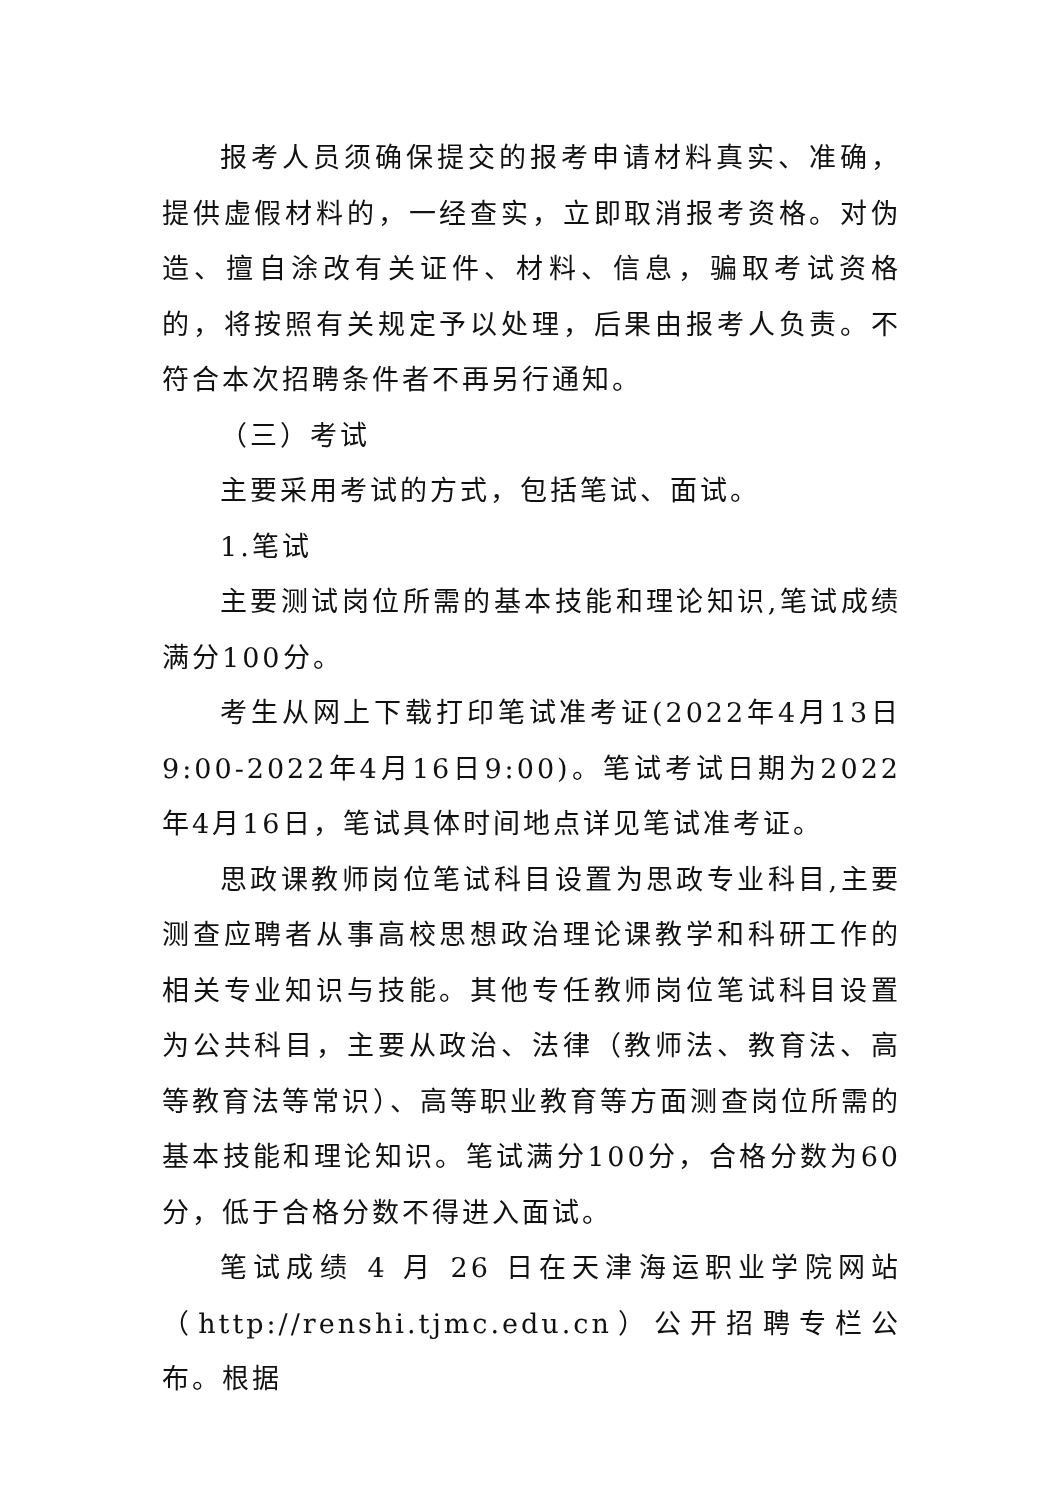报考人员须确保提交的报考申请材料真实、准确，提供虚假材料的，一经查实，立即取消报考资格。对伪造、擅自涂改有关证件、材料、信息，骗取考试资格的，将按照有关规定予以处理，后果由报考人负责。不符合本次招聘条件者不再另行通知。
（三）考试
主要采用考试的方式，包括笔试、面试。
1.笔试
主要测试岗位所需的基本技能和理论知识,笔试成绩满分100分。
考生从网上下载打印笔试准考证(2022年4月13日9:00-2022年4月16日9:00)。笔试考试日期为2022年4月16日，笔试具体时间地点详见笔试准考证。
思政课教师岗位笔试科目设置为思政专业科目,主要测查应聘者从事高校思想政治理论课教学和科研工作的相关专业知识与技能。其他专任教师岗位笔试科目设置为公共科目，主要从政治、法律（教师法、教育法、高等教育法等常识）、高等职业教育等方面测查岗位所需的基本技能和理论知识。笔试满分100分，合格分数为60分，低于合格分数不得进入面试。
笔试成绩 4 月 26 日在天津海运职业学院网站（http://renshi.tjmc.edu.cn）公开招聘专栏公布。根据